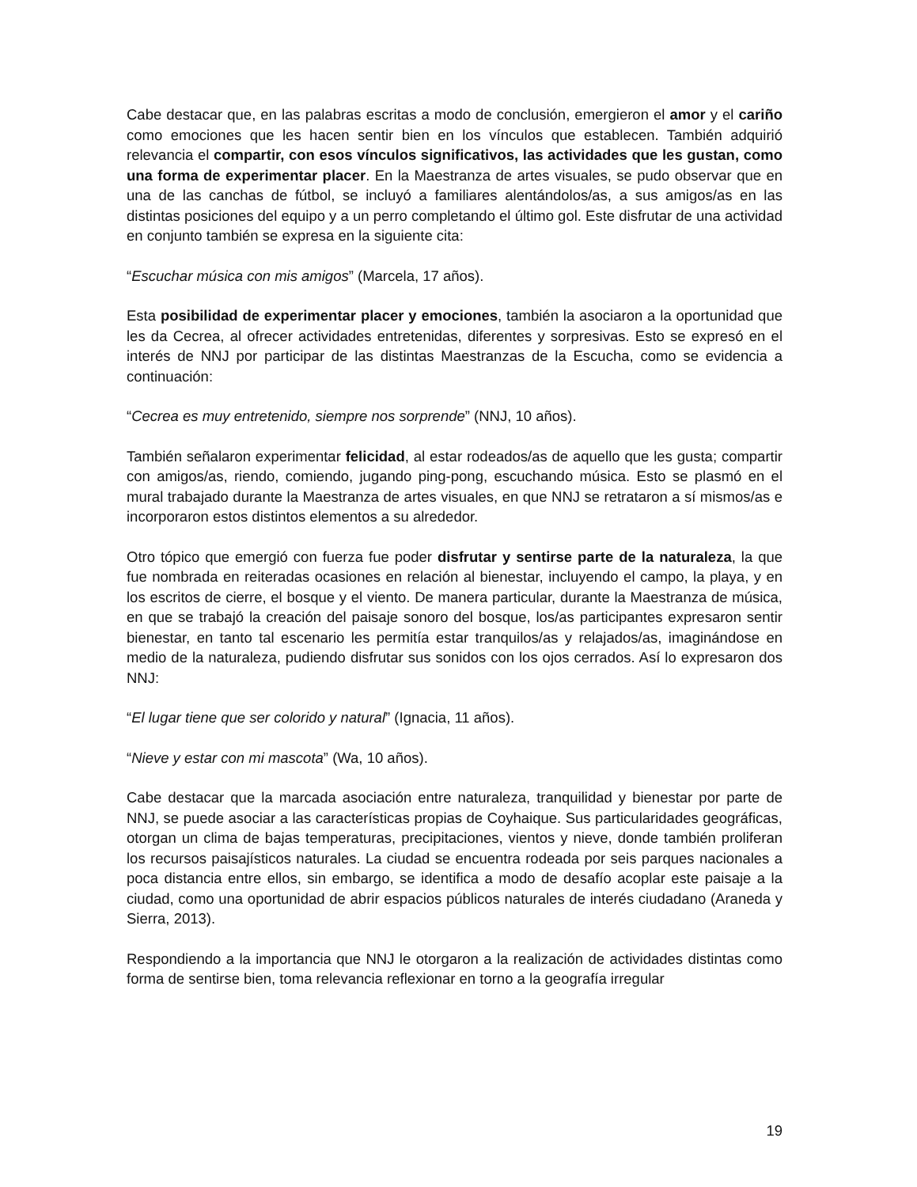Cabe destacar que, en las palabras escritas a modo de conclusión, emergieron el amor y el cariño como emociones que les hacen sentir bien en los vínculos que establecen. También adquirió relevancia el compartir, con esos vínculos significativos, las actividades que les gustan, como una forma de experimentar placer. En la Maestranza de artes visuales, se pudo observar que en una de las canchas de fútbol, se incluyó a familiares alentándolos/as, a sus amigos/as en las distintas posiciones del equipo y a un perro completando el último gol. Este disfrutar de una actividad en conjunto también se expresa en la siguiente cita:
“Escuchar música con mis amigos” (Marcela, 17 años).
Esta posibilidad de experimentar placer y emociones, también la asociaron a la oportunidad que les da Cecrea, al ofrecer actividades entretenidas, diferentes y sorpresivas. Esto se expresó en el interés de NNJ por participar de las distintas Maestranzas de la Escucha, como se evidencia a continuación:
“Cecrea es muy entretenido, siempre nos sorprende” (NNJ, 10 años).
También señalaron experimentar felicidad, al estar rodeados/as de aquello que les gusta; compartir con amigos/as, riendo, comiendo, jugando ping-pong, escuchando música. Esto se plasmó en el mural trabajado durante la Maestranza de artes visuales, en que NNJ se retrataron a sí mismos/as e incorporaron estos distintos elementos a su alrededor.
Otro tópico que emergió con fuerza fue poder disfrutar y sentirse parte de la naturaleza, la que fue nombrada en reiteradas ocasiones en relación al bienestar, incluyendo el campo, la playa, y en los escritos de cierre, el bosque y el viento. De manera particular, durante la Maestranza de música, en que se trabajó la creación del paisaje sonoro del bosque, los/as participantes expresaron sentir bienestar, en tanto tal escenario les permitía estar tranquilos/as y relajados/as, imaginándose en medio de la naturaleza, pudiendo disfrutar sus sonidos con los ojos cerrados. Así lo expresaron dos NNJ:
“El lugar tiene que ser colorido y natural” (Ignacia, 11 años).
“Nieve y estar con mi mascota” (Wa, 10 años).
Cabe destacar que la marcada asociación entre naturaleza, tranquilidad y bienestar por parte de NNJ, se puede asociar a las características propias de Coyhaique. Sus particularidades geográficas, otorgan un clima de bajas temperaturas, precipitaciones, vientos y nieve, donde también proliferan los recursos paisajísticos naturales. La ciudad se encuentra rodeada por seis parques nacionales a poca distancia entre ellos, sin embargo, se identifica a modo de desafío acoplar este paisaje a la ciudad, como una oportunidad de abrir espacios públicos naturales de interés ciudadano (Araneda y Sierra, 2013).
Respondiendo a la importancia que NNJ le otorgaron a la realización de actividades distintas como forma de sentirse bien, toma relevancia reflexionar en torno a la geografía irregular
19